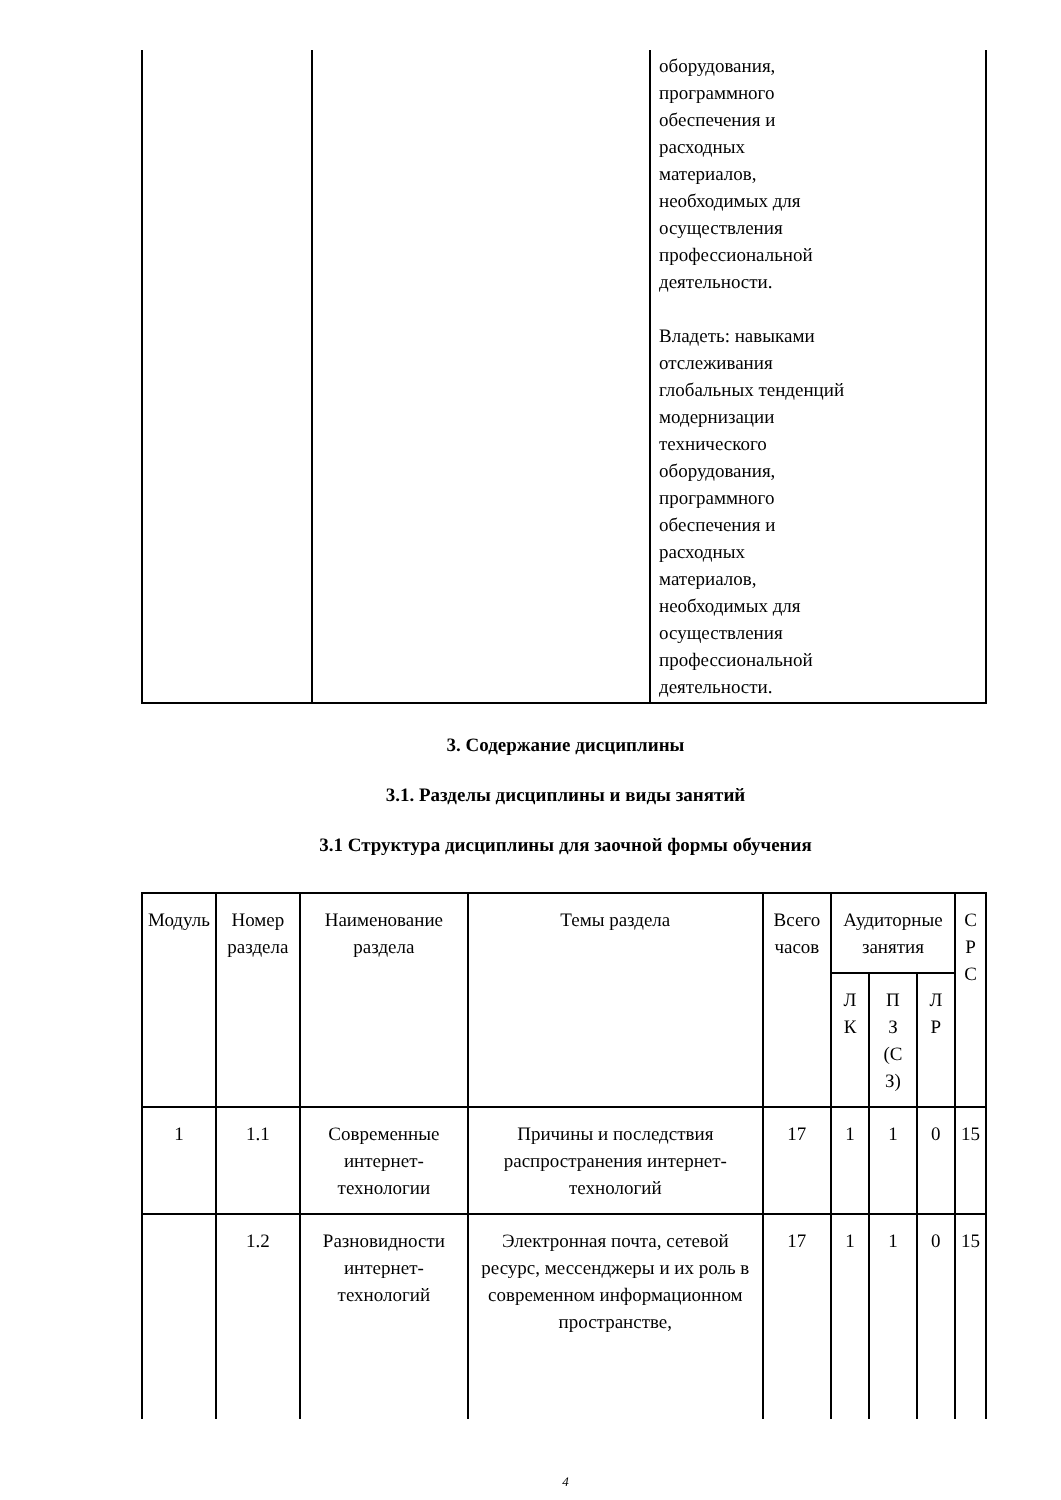| | | оборудования, программного обеспечения и расходных материалов, необходимых для осуществления профессиональной деятельности. Владеть: навыками отслеживания глобальных тенденций модернизации технического оборудования, программного обеспечения и расходных материалов, необходимых для осуществления профессиональной деятельности. |
3. Содержание дисциплины
3.1. Разделы дисциплины и виды занятий
3.1 Структура дисциплины для заочной формы обучения
| Модуль | Номер раздела | Наименование раздела | Темы раздела | Всего часов | Аудиторные занятия | | | С Р С |
| --- | --- | --- | --- | --- | --- | --- | --- | --- |
| | | | | | Л К | П З (С З) | Л Р | |
| 1 | 1.1 | Современные интернет-технологии | Причины и последствия распространения интернет-технологий | 17 | 1 | 1 | 0 | 15 |
| | 1.2 | Разновидности интернет-технологий | Электронная почта, сетевой ресурс, мессенджеры и их роль в современном информационном пространстве, | 17 | 1 | 1 | 0 | 15 |
4